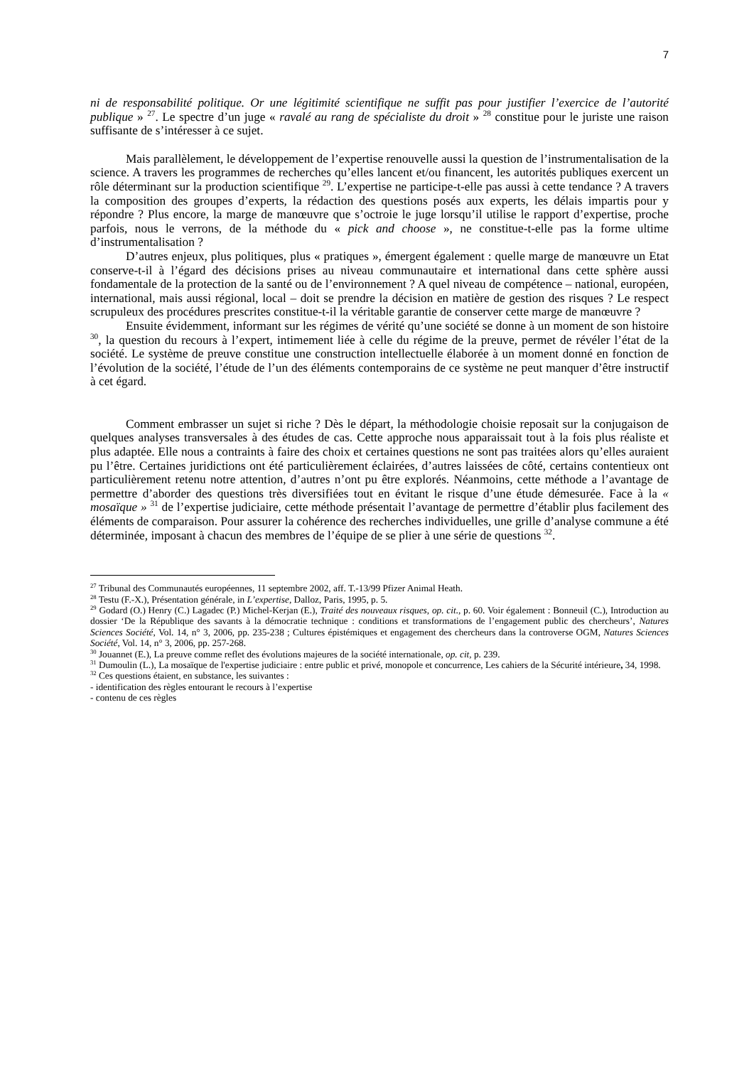7
ni de responsabilité politique. Or une légitimité scientifique ne suffit pas pour justifier l’exercice de l’autorité publique » <sup>27</sup>. Le spectre d’un juge « ravalé au rang de spécialiste du droit » <sup>28</sup> constitue pour le juriste une raison suffisante de s’intéresser à ce sujet.
Mais parallèlement, le développement de l’expertise renouvelle aussi la question de l’instrumentalisation de la science. A travers les programmes de recherches qu’elles lancent et/ou financent, les autorités publiques exercent un rôle déterminant sur la production scientifique <sup>29</sup>. L’expertise ne participe-t-elle pas aussi à cette tendance ? A travers la composition des groupes d’experts, la rédaction des questions posés aux experts, les délais impartis pour y répondre ? Plus encore, la marge de manœuvre que s’octroie le juge lorsqu’il utilise le rapport d’expertise, proche parfois, nous le verrons, de la méthode du « pick and choose », ne constitue-t-elle pas la forme ultime d’instrumentalisation ?
D’autres enjeux, plus politiques, plus « pratiques », émergent également : quelle marge de manœuvre un Etat conserve-t-il à l’égard des décisions prises au niveau communautaire et international dans cette sphère aussi fondamentale de la protection de la santé ou de l’environnement ? A quel niveau de compétence – national, européen, international, mais aussi régional, local – doit se prendre la décision en matière de gestion des risques ? Le respect scrupuleux des procédures prescrites constitue-t-il la véritable garantie de conserver cette marge de manœuvre ?
Ensuite évidemment, informant sur les régimes de vérité qu’une société se donne à un moment de son histoire <sup>30</sup>, la question du recours à l’expert, intimement liée à celle du régime de la preuve, permet de révéler l’état de la société. Le système de preuve constitue une construction intellectuelle élaborée à un moment donné en fonction de l’évolution de la société, l’étude de l’un des éléments contemporains de ce système ne peut manquer d’être instructif à cet égard.
Comment embrasser un sujet si riche ? Dès le départ, la méthodologie choisie reposait sur la conjugaison de quelques analyses transversales à des études de cas. Cette approche nous apparaissait tout à la fois plus réaliste et plus adaptée. Elle nous a contraints à faire des choix et certaines questions ne sont pas traitées alors qu’elles auraient pu l’être. Certaines juridictions ont été particulièrement éclairées, d’autres laissées de côté, certains contentieux ont particulièrement retenu notre attention, d’autres n’ont pu être explorés. Néanmoins, cette méthode a l’avantage de permettre d’aborder des questions très diversifiées tout en évitant le risque d’une étude démesurée. Face à la « mosaïque » <sup>31</sup> de l’expertise judiciaire, cette méthode présentait l’avantage de permettre d’établir plus facilement des éléments de comparaison. Pour assurer la cohérence des recherches individuelles, une grille d’analyse commune a été déterminée, imposant à chacun des membres de l’équipe de se plier à une série de questions <sup>32</sup>.
<sup>27</sup> Tribunal des Communautés européennes, 11 septembre 2002, aff. T.-13/99 Pfizer Animal Heath.
<sup>28</sup> Testu (F.-X.), Présentation générale, in L’expertise, Dalloz, Paris, 1995, p. 5.
<sup>29</sup> Godard (O.) Henry (C.) Lagadec (P.) Michel-Kerjan (E.), Traité des nouveaux risques, op. cit., p. 60. Voir également : Bonneuil (C.), Introduction au dossier ‘De la République des savants à la démocratie technique : conditions et transformations de l’engagement public des chercheurs’, Natures Sciences Société, Vol. 14, n° 3, 2006, pp. 235-238 ; Cultures épistémiques et engagement des chercheurs dans la controverse OGM, Natures Sciences Société, Vol. 14, n° 3, 2006, pp. 257-268.
<sup>30</sup> Jouannet (E.), La preuve comme reflet des évolutions majeures de la société internationale, op. cit, p. 239.
<sup>31</sup> Dumoulin (L.), La mosaïque de l'expertise judiciaire : entre public et privé, monopole et concurrence, Les cahiers de la Sécurité intérieure, 34, 1998.
<sup>32</sup> Ces questions étaient, en substance, les suivantes :
- identification des règles entourant le recours à l’expertise
- contenu de ces règles